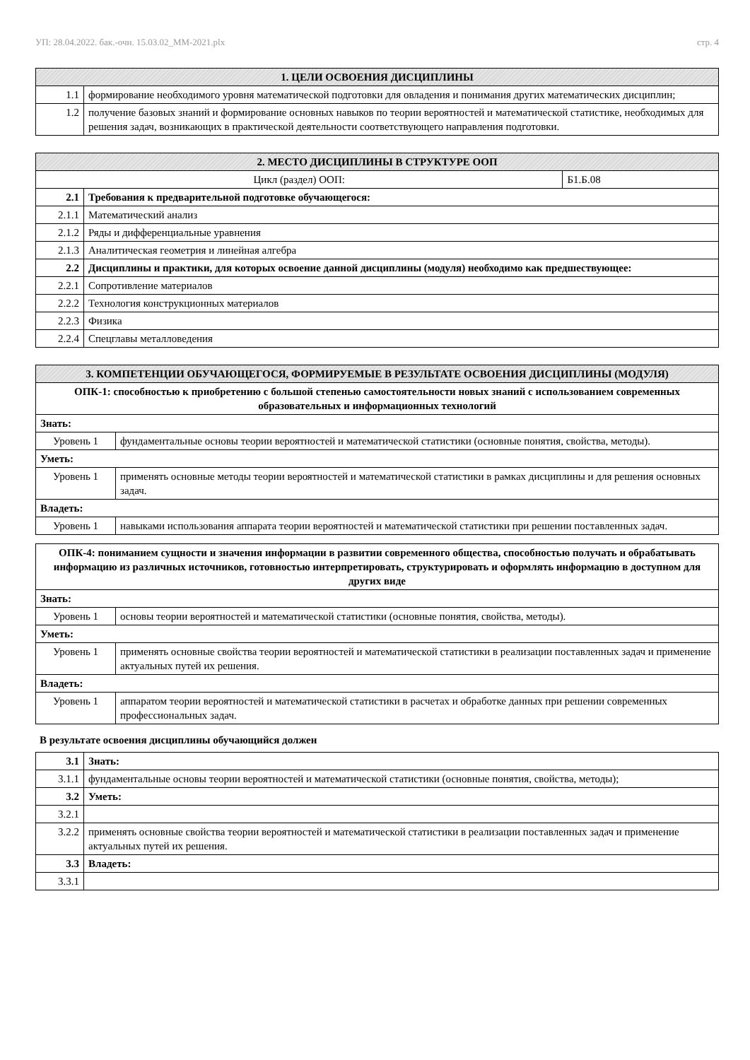УП: 28.04.2022. бак.-очн. 15.03.02_ММ-2021.plx стр. 4
| 1. ЦЕЛИ ОСВОЕНИЯ ДИСЦИПЛИНЫ | |
| --- | --- |
| 1.1 | формирование необходимого уровня математической подготовки для овладения и понимания других математических дисциплин; |
| 1.2 | получение базовых знаний и формирование основных навыков по теории вероятностей и математической статистике, необходимых для решения задач, возникающих в практической деятельности соответствующего направления подготовки. |
| 2. МЕСТО ДИСЦИПЛИНЫ В СТРУКТУРЕ ООП | | |
| --- | --- | --- |
| Цикл (раздел) ООП: | | Б1.Б.08 |
| 2.1 | Требования к предварительной подготовке обучающегося: | |
| 2.1.1 | Математический анализ | |
| 2.1.2 | Ряды и дифференциальные уравнения | |
| 2.1.3 | Аналитическая геометрия и линейная алгебра | |
| 2.2 | Дисциплины и практики, для которых освоение данной дисциплины (модуля) необходимо как предшествующее: | |
| 2.2.1 | Сопротивление материалов | |
| 2.2.2 | Технология конструкционных материалов | |
| 2.2.3 | Физика | |
| 2.2.4 | Спецглавы металловедения | |
| 3. КОМПЕТЕНЦИИ ОБУЧАЮЩЕГОСЯ, ФОРМИРУЕМЫЕ В РЕЗУЛЬТАТЕ ОСВОЕНИЯ ДИСЦИПЛИНЫ (МОДУЛЯ) | |
| --- | --- |
| ОПК-1: способностью к приобретению с большой степенью самостоятельности новых знаний с использованием современных образовательных и информационных технологий | |
| Знать: | |
| Уровень 1 | фундаментальные основы теории вероятностей и математической статистики (основные понятия, свойства, методы). |
| Уметь: | |
| Уровень 1 | применять основные методы теории вероятностей и математической статистики в рамках дисциплины и для решения основных задач. |
| Владеть: | |
| Уровень 1 | навыками использования аппарата теории вероятностей и математической статистики при решении поставленных задач. |
| ОПК-4: пониманием сущности и значения информации в развитии современного общества, способностью получать и обрабатывать информацию из различных источников, готовностью интерпретировать, структурировать и оформлять информацию в доступном для других виде | |
| Знать: | |
| Уровень 1 | основы теории вероятностей и математической статистики (основные понятия, свойства, методы). |
| Уметь: | |
| Уровень 1 | применять основные свойства теории вероятностей и математической статистики в реализации поставленных задач и применение актуальных путей их решения. |
| Владеть: | |
| Уровень 1 | аппаратом теории вероятностей и математической статистики в расчетах и обработке данных при решении современных профессиональных задач. |
В результате освоения дисциплины обучающийся должен
| 3.1 | Знать: |
| 3.1.1 | фундаментальные основы теории вероятностей и математической статистики (основные понятия, свойства, методы); |
| 3.2 | Уметь: |
| 3.2.1 | |
| 3.2.2 | применять основные свойства теории вероятностей и математической статистики в реализации поставленных задач и применение актуальных путей их решения. |
| 3.3 | Владеть: |
| 3.3.1 | |